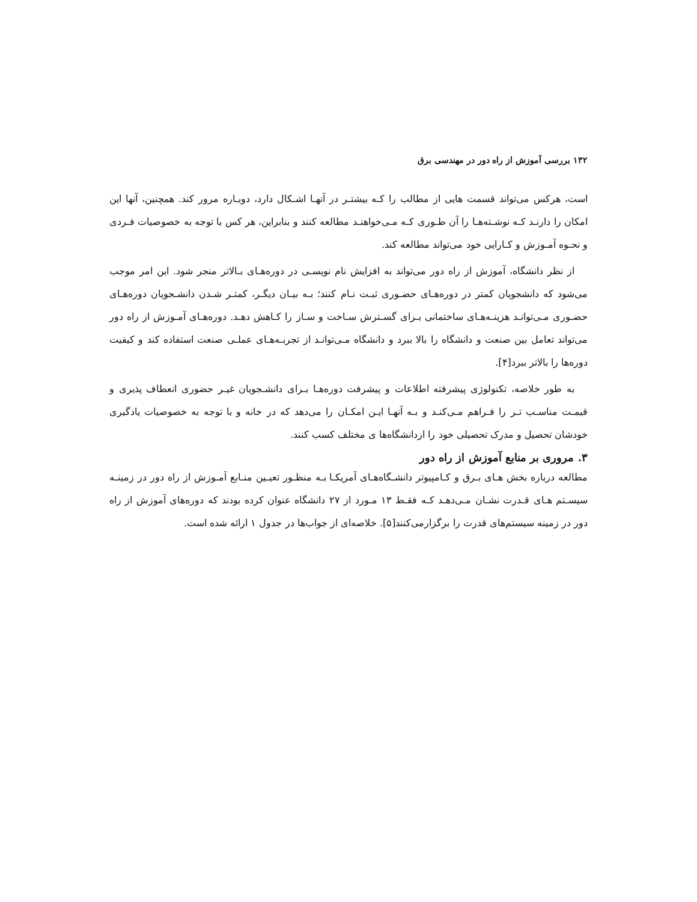۱۳۲ بررسی آموزش از راه دور در مهندسی برق
است، هرکس می‌تواند قسمت هایی از مطالب را کـه بیشتـر در آنهـا اشـکال دارد، دوبـاره مرور کند. همچنین، آنها این امکان را دارنـد کـه نوشـته‌هـا را آن طـوری کـه مـی‌خواهنـد مطالعه کنند و بنابراین، هر کس با توجه به خصوصیات فـردی و نحـوه آمـوزش و کـارایی خود می‌تواند مطالعه کند.
از نظر دانشگاه، آموزش از راه دور می‌تواند به افزایش نام نویسـی در دوره‌هـای بـالاتر منجر شود. این امر موجب می‌شود که دانشجویان کمتر در دوره‌هـای حضـوری ثبـت نـام کنند؛ بـه بیـان دیگـر، کمتـر شـدن دانشـجویان دوره‌هـای حضـوری مـی‌توانـد هزینـه‌هـای ساختمانی بـرای گسـترش سـاخت و سـاز را کـاهش دهـد. دوره‌هـای آمـوزش از راه دور می‌تواند تعامل بین صنعت و دانشگاه را بالا ببرد و دانشگاه مـی‌توانـد از تجربـه‌هـای عملـی صنعت استفاده کند و کیفیت دوره‌ها را بالاتر ببرد[۴].
به طور خلاصه، تکنولوژی پیشرفته اطلاعات و پیشرفت دوره‌هـا بـرای دانشـجویان غیـر حضوری انعطاف پذیری و قیمـت مناسـب تـر را فـراهم مـی‌کنـد و بـه آنهـا ایـن امکـان را می‌دهد که در خانه و با توجه به خصوصیات یادگیری خودشان تحصیل و مدرک تحصیلی خود را ازدانشگاه‌ها ی مختلف کسب کنند.
۳. مروری بر منابع آموزش از راه دور
مطالعه درباره بخش هـای بـرق و کـامپیوتر دانشـگاه‌هـای آمریکـا بـه منظـور تعیـین منـابع آمـوزش از راه دور در زمینـه سیسـتم هـای قـدرت نشـان مـی‌دهـد کـه فقـط ۱۳ مـورد از ۲۷ دانشگاه عنوان کرده بودند که دوره‌های آموزش از راه دور در زمینه سیستم‌های قدرت را برگزارمی‌کنند[۵]. خلاصه‌ای از جواب‌ها در جدول ۱ ارائه شده است.